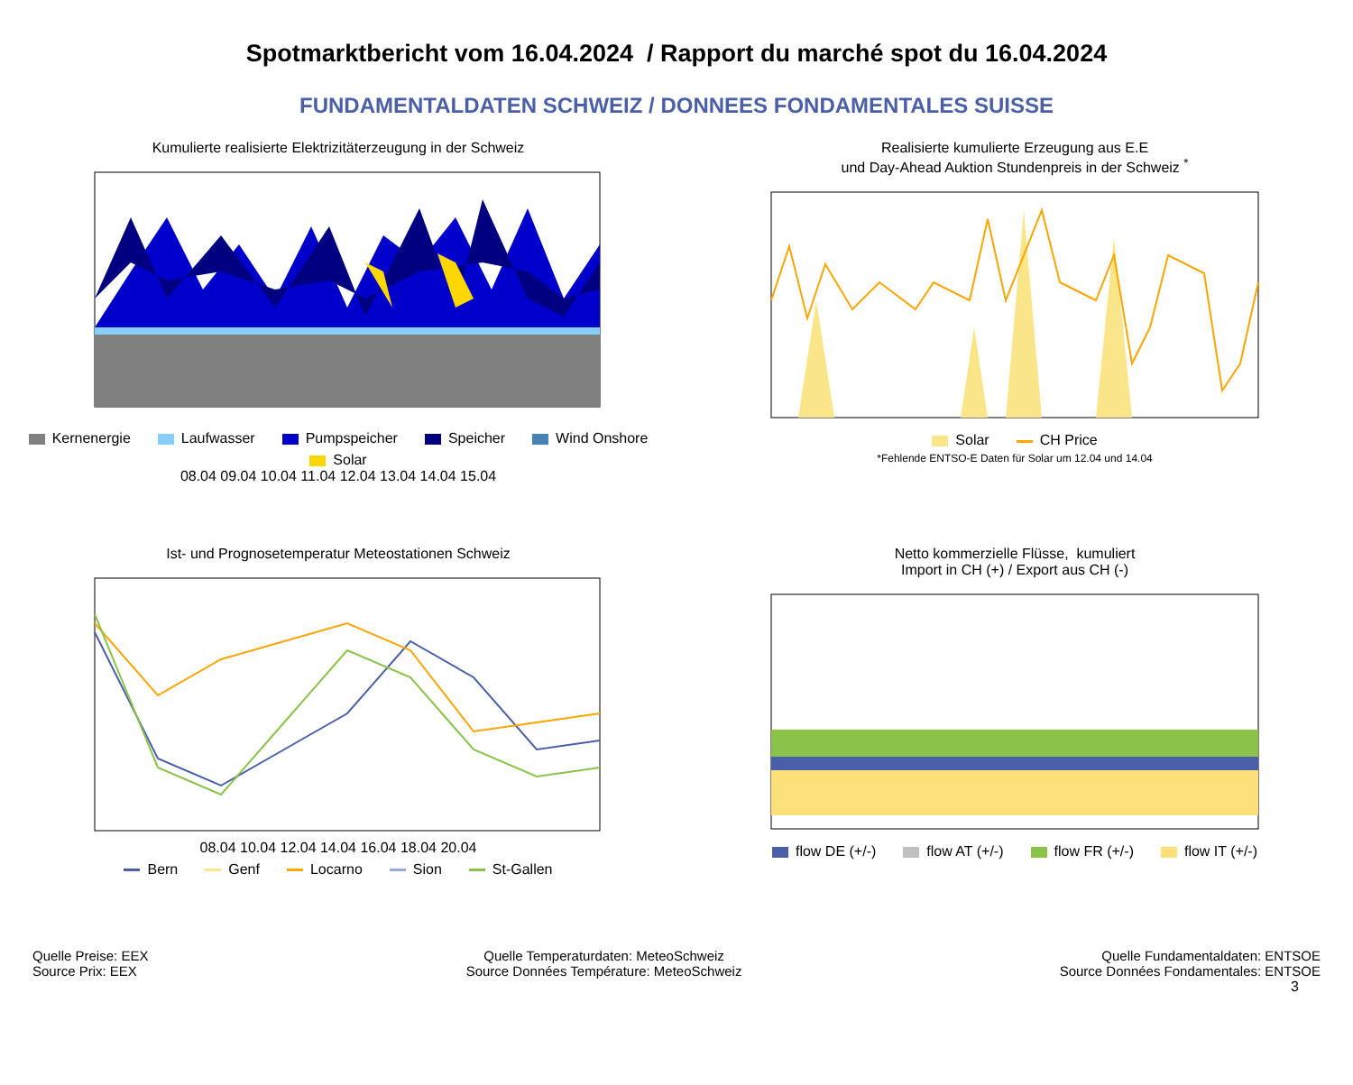Spotmarktbericht vom 16.04.2024 / Rapport du marché spot du 16.04.2024
FUNDAMENTALDATEN SCHWEIZ / DONNEES FONDAMENTALES SUISSE
Kumulierte realisierte Elektrizitäterzeugung in der Schweiz
Kernenergie Laufwasser Pumpspeicher Speicher Wind Onshore Solar
08.04 09.04 10.04 11.04 12.04 13.04 14.04 15.04
Realisierte kumulierte Erzeugung aus E.E
und Day-Ahead Auktion Stundenpreis in der Schweiz <sup>*</sup>
Solar CH Price
*Fehlende ENTSO-E Daten für Solar um 12.04 und 14.04
Ist- und Prognosetemperatur Meteostationen Schweiz
08.04 10.04 12.04 14.04 16.04 18.04 20.04
Bern Genf Locarno Sion St-Gallen
Netto kommerzielle Flüsse, kumuliert
Import in CH (+) / Export aus CH (-)
flow DE (+/-) flow AT (+/-) flow FR (+/-) flow IT (+/-)
Quelle Preise: EEX
Source Prix: EEX
Quelle Temperaturdaten: MeteoSchweiz
Source Données Température: MeteoSchweiz
Quelle Fundamentaldaten: ENTSOE
Source Données Fondamentales: ENTSOE
3